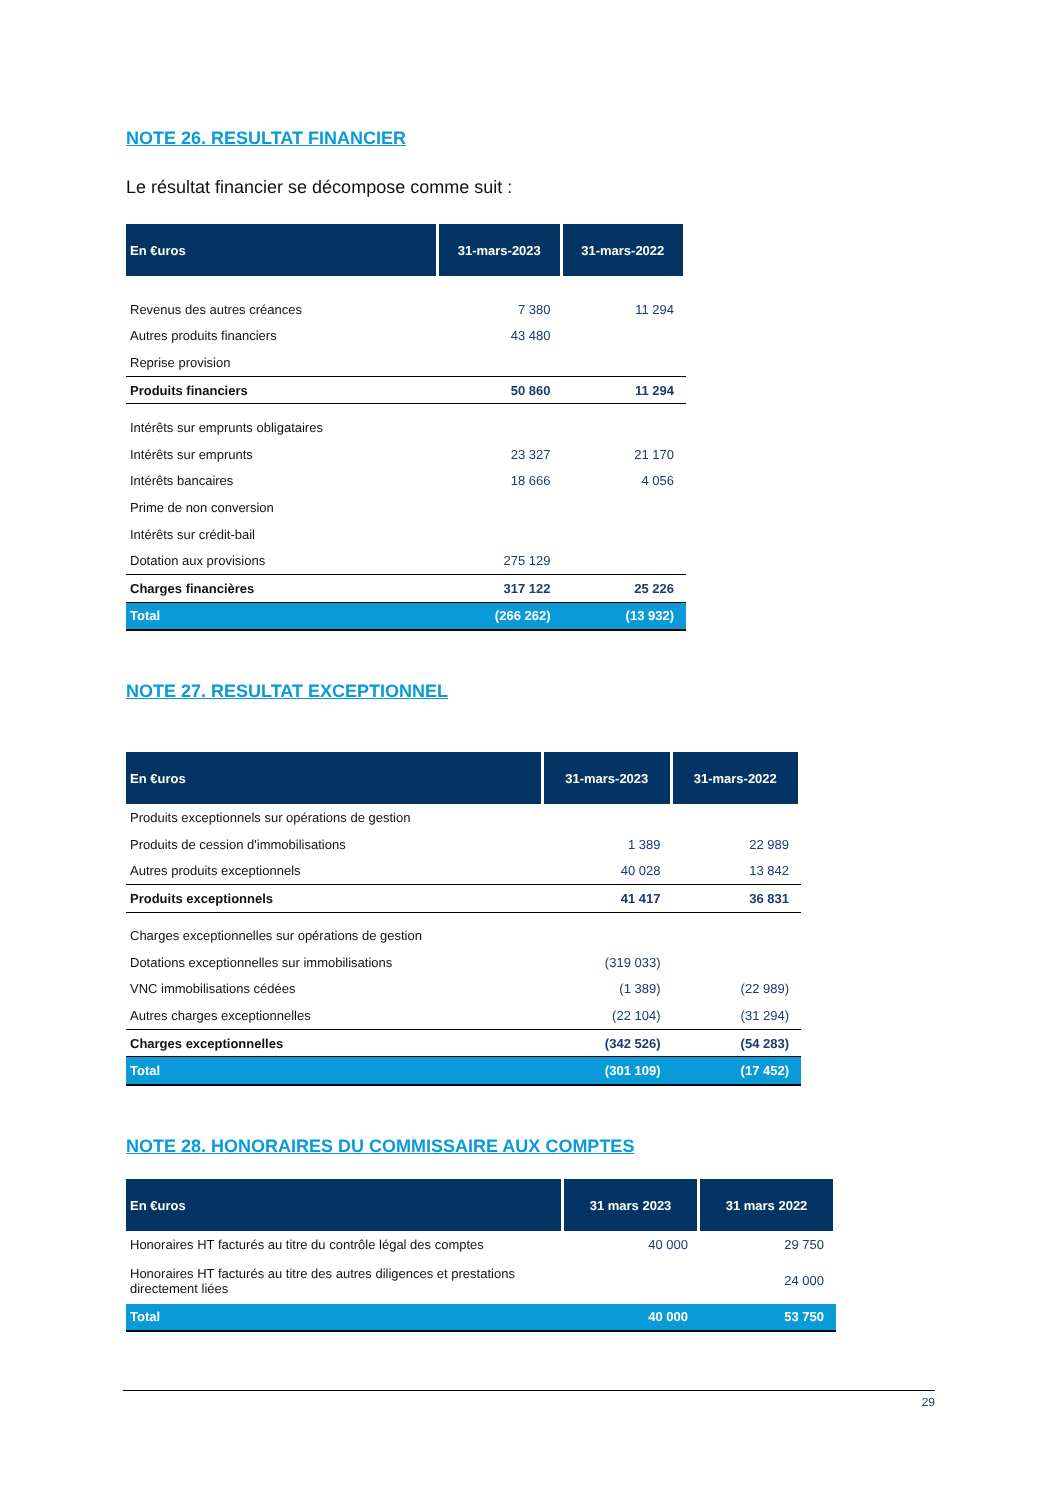NOTE 26. RESULTAT FINANCIER
Le résultat financier se décompose comme suit :
| En €uros | 31-mars-2023 | 31-mars-2022 |
| --- | --- | --- |
| Revenus des autres créances | 7 380 | 11 294 |
| Autres produits financiers | 43 480 | |
| Reprise provision | | |
| Produits financiers | 50 860 | 11 294 |
| Intérêts sur emprunts obligataires | | |
| Intérêts sur emprunts | 23 327 | 21 170 |
| Intérêts bancaires | 18 666 | 4 056 |
| Prime de non conversion | | |
| Intérêts sur crédit-bail | | |
| Dotation aux provisions | 275 129 | |
| Charges financières | 317 122 | 25 226 |
| Total | (266 262) | (13 932) |
NOTE 27. RESULTAT EXCEPTIONNEL
| En €uros | 31-mars-2023 | 31-mars-2022 |
| --- | --- | --- |
| Produits exceptionnels sur opérations de gestion | | |
| Produits de cession d'immobilisations | 1 389 | 22 989 |
| Autres produits exceptionnels | 40 028 | 13 842 |
| Produits exceptionnels | 41 417 | 36 831 |
| Charges exceptionnelles sur opérations de gestion | | |
| Dotations exceptionnelles sur immobilisations | (319 033) | |
| VNC immobilisations cédées | (1 389) | (22 989) |
| Autres charges exceptionnelles | (22 104) | (31 294) |
| Charges exceptionnelles | (342 526) | (54 283) |
| Total | (301 109) | (17 452) |
NOTE 28. HONORAIRES DU COMMISSAIRE AUX COMPTES
| En €uros | 31 mars 2023 | 31 mars 2022 |
| --- | --- | --- |
| Honoraires HT facturés au titre du contrôle légal des comptes | 40 000 | 29 750 |
| Honoraires HT facturés au titre des autres diligences et prestations directement liées | | 24 000 |
| Total | 40 000 | 53 750 |
29